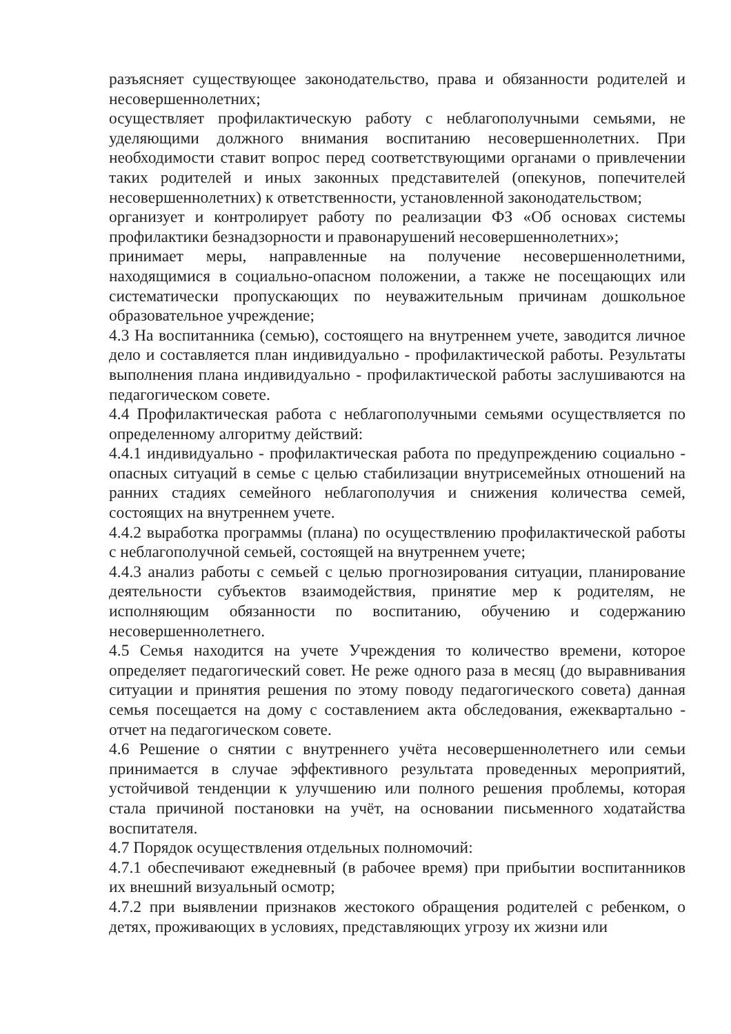разъясняет существующее законодательство, права и обязанности родителей и несовершеннолетних;
осуществляет профилактическую работу с неблагополучными семьями, не уделяющими должного внимания воспитанию несовершеннолетних. При необходимости ставит вопрос перед соответствующими органами о привлечении таких родителей и иных законных представителей (опекунов, попечителей несовершеннолетних) к ответственности, установленной законодательством;
организует и контролирует работу по реализации ФЗ «Об основах системы профилактики безнадзорности и правонарушений несовершеннолетних»;
принимает меры, направленные на получение несовершеннолетними, находящимися в социально-опасном положении, а также не посещающих или систематически пропускающих по неуважительным причинам дошкольное образовательное учреждение;
4.3 На воспитанника (семью), состоящего на внутреннем учете, заводится личное дело и составляется план индивидуально - профилактической работы. Результаты выполнения плана индивидуально - профилактической работы заслушиваются на педагогическом совете.
4.4 Профилактическая работа с неблагополучными семьями осуществляется по определенному алгоритму действий:
4.4.1 индивидуально - профилактическая работа по предупреждению социально - опасных ситуаций в семье с целью стабилизации внутрисемейных отношений на ранних стадиях семейного неблагополучия и снижения количества семей, состоящих на внутреннем учете.
4.4.2 выработка программы (плана) по осуществлению профилактической работы с неблагополучной семьей, состоящей на внутреннем учете;
4.4.3 анализ работы с семьей с целью прогнозирования ситуации, планирование деятельности субъектов взаимодействия, принятие мер к родителям, не исполняющим обязанности по воспитанию, обучению и содержанию несовершеннолетнего.
4.5 Семья находится на учете Учреждения то количество времени, которое определяет педагогический совет. Не реже одного раза в месяц (до выравнивания ситуации и принятия решения по этому поводу педагогического совета) данная семья посещается на дому с составлением акта обследования, ежеквартально - отчет на педагогическом совете.
4.6 Решение о снятии с внутреннего учёта несовершеннолетнего или семьи принимается в случае эффективного результата проведенных мероприятий, устойчивой тенденции к улучшению или полного решения проблемы, которая стала причиной постановки на учёт, на основании письменного ходатайства воспитателя.
4.7 Порядок осуществления отдельных полномочий:
4.7.1 обеспечивают ежедневный (в рабочее время) при прибытии воспитанников их внешний визуальный осмотр;
4.7.2 при выявлении признаков жестокого обращения родителей с ребенком, о детях, проживающих в условиях, представляющих угрозу их жизни или